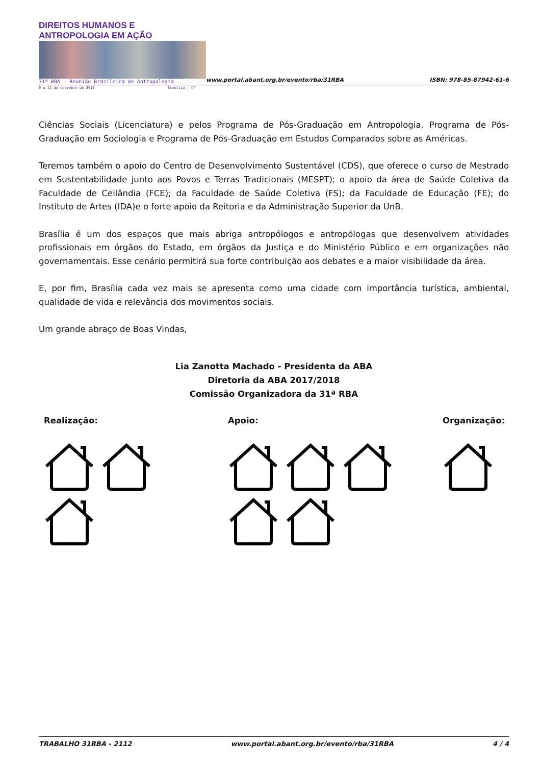DIREITOS HUMANOS E ANTROPOLOGIA EM AÇÃO
31ª RBA - Reunião Brasileira de Antropologia
9 a 12 de dezembro de 2018 Brasília - DF
www.portal.abant.org.br/evento/rba/31RBA
ISBN: 978-85-87942-61-6
Ciências Sociais (Licenciatura) e pelos Programa de Pós-Graduação em Antropologia, Programa de Pós-Graduação em Sociologia e Programa de Pós-Graduação em Estudos Comparados sobre as Américas.
Teremos também o apoio do Centro de Desenvolvimento Sustentável (CDS), que oferece o curso de Mestrado em Sustentabilidade junto aos Povos e Terras Tradicionais (MESPT); o apoio da área de Saúde Coletiva da Faculdade de Ceilândia (FCE); da Faculdade de Saúde Coletiva (FS); da Faculdade de Educação (FE); do Instituto de Artes (IDA)e o forte apoio da Reitoria e da Administração Superior da UnB.
Brasília é um dos espaços que mais abriga antropólogos e antropólogas que desenvolvem atividades profissionais em órgãos do Estado, em órgãos da Justiça e do Ministério Público e em organizações não governamentais. Esse cenário permitirá sua forte contribuição aos debates e a maior visibilidade da área.
E, por fim, Brasília cada vez mais se apresenta como uma cidade com importância turística, ambiental, qualidade de vida e relevância dos movimentos sociais.
Um grande abraço de Boas Vindas,
Lia Zanotta Machado - Presidenta da ABA
Diretoria da ABA 2017/2018
Comissão Organizadora da 31ª RBA
Realização: Apoio: Organização:
TRABALHO 31RBA - 2112 www.portal.abant.org.br/evento/rba/31RBA 4 / 4